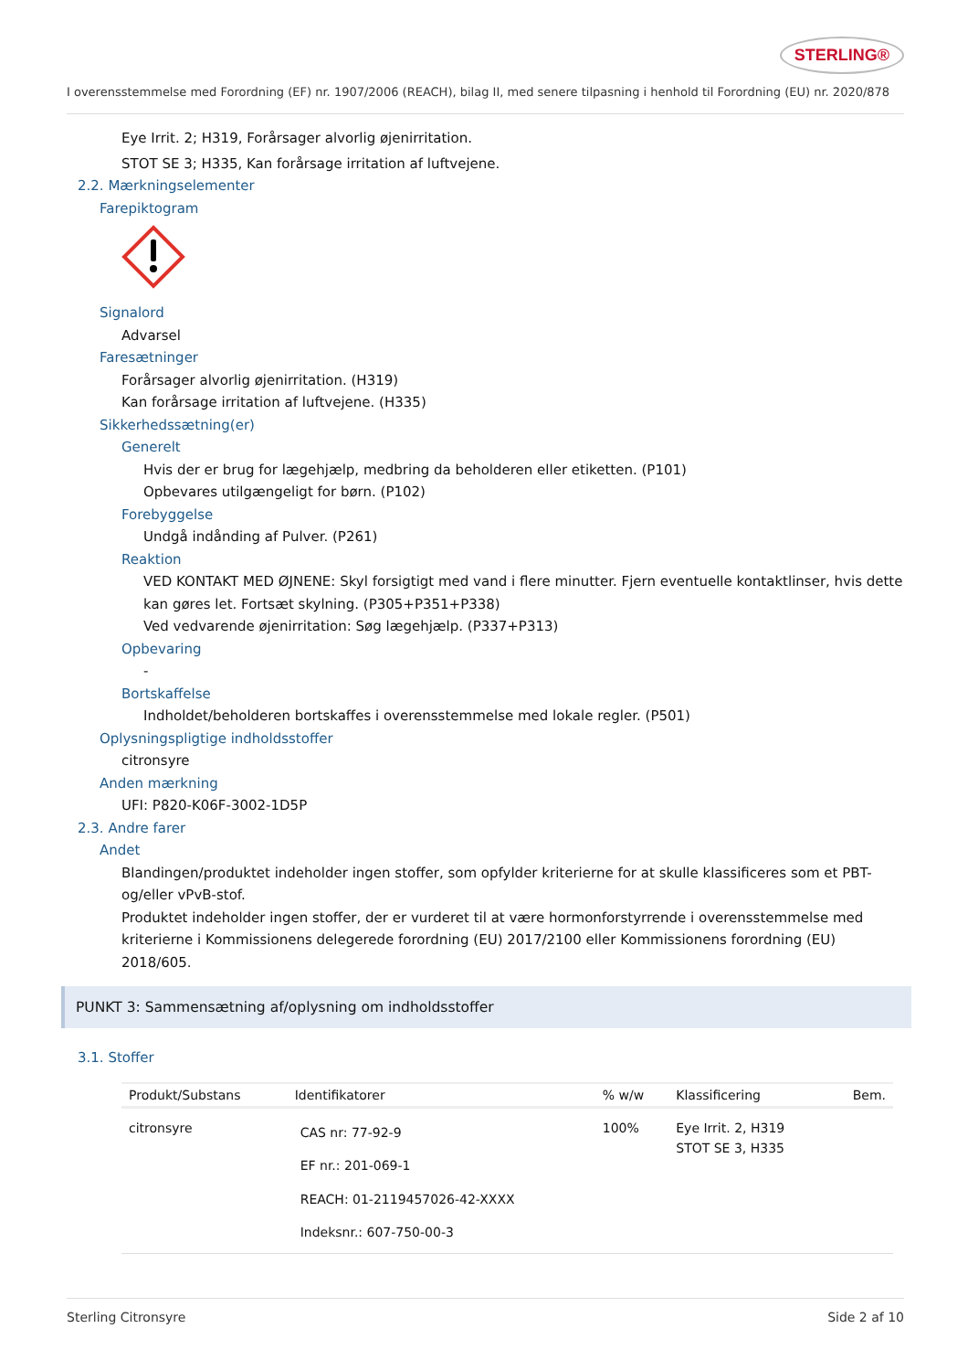STERLING®
I overensstemmelse med Forordning (EF) nr. 1907/2006 (REACH), bilag II, med senere tilpasning i henhold til Forordning (EU) nr. 2020/878
Eye Irrit. 2; H319, Forårsager alvorlig øjenirritation.
STOT SE 3; H335, Kan forårsage irritation af luftvejene.
2.2. Mærkningselementer
Farepiktogram
Signalord
Advarsel
Faresætninger
Forårsager alvorlig øjenirritation. (H319)
Kan forårsage irritation af luftvejene. (H335)
Sikkerhedssætning(er)
Generelt
Hvis der er brug for lægehjælp, medbring da beholderen eller etiketten. (P101)
Opbevares utilgængeligt for børn. (P102)
Forebyggelse
Undgå indånding af Pulver. (P261)
Reaktion
VED KONTAKT MED ØJNENE: Skyl forsigtigt med vand i flere minutter. Fjern eventuelle kontaktlinser, hvis dette kan gøres let. Fortsæt skylning. (P305+P351+P338)
Ved vedvarende øjenirritation: Søg lægehjælp. (P337+P313)
Opbevaring
-
Bortskaffelse
Indholdet/beholderen bortskaffes i overensstemmelse med lokale regler. (P501)
Oplysningspligtige indholdsstoffer
citronsyre
Anden mærkning
UFI: P820-K06F-3002-1D5P
2.3. Andre farer
Andet
Blandingen/produktet indeholder ingen stoffer, som opfylder kriterierne for at skulle klassificeres som et PBT- og/eller vPvB-stof.
Produktet indeholder ingen stoffer, der er vurderet til at være hormonforstyrrende i overensstemmelse med kriterierne i Kommissionens delegerede forordning (EU) 2017/2100 eller Kommissionens forordning (EU) 2018/605.
PUNKT 3: Sammensætning af/oplysning om indholdsstoffer
3.1. Stoffer
| Produkt/Substans | Identifikatorer | % w/w | Klassificering | Bem. |
| --- | --- | --- | --- | --- |
| citronsyre | CAS nr: 77-92-9 EF nr.: 201-069-1 REACH: 01-2119457026-42-XXXX Indeksnr.: 607-750-00-3 | 100% | Eye Irrit. 2, H319 STOT SE 3, H335 | |
Sterling Citronsyre Side 2 af 10